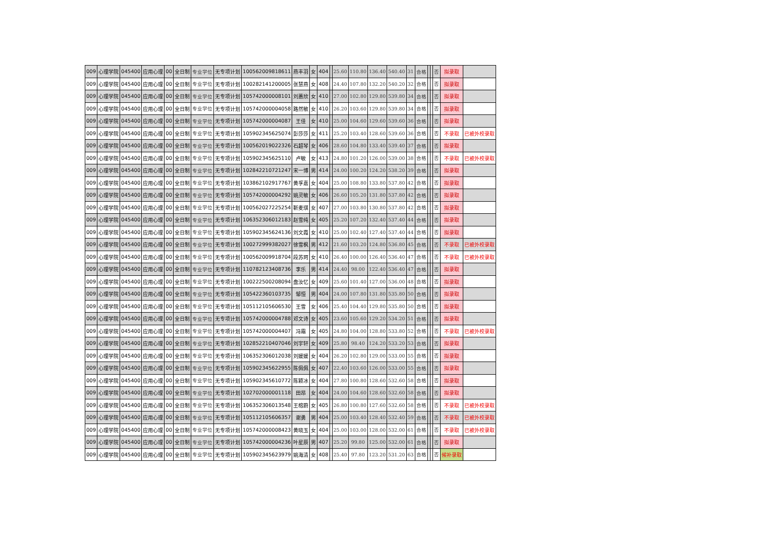| 009 | 心理学院 | 045400 | 应用心理 | 00 | 全日制 | 专业学位 | 无专项计划 | 100562009818611 | 燕丰羽 | 女 | 404 | | 25.60 | 110.80 | 136.40 | 540.40 | 31 | 合格 | | | 否 | 拟录取 | |
| 009 | 心理学院 | 045400 | 应用心理 | 00 | 全日制 | 专业学位 | 无专项计划 | 100282141200005 | 张慧燕 | 女 | 408 | | 24.40 | 107.80 | 132.20 | 540.20 | 32 | 合格 | | | 否 | 拟录取 | |
| 009 | 心理学院 | 045400 | 应用心理 | 00 | 全日制 | 专业学位 | 无专项计划 | 105742000008101 | 刘蕙欣 | 女 | 410 | | 27.00 | 102.80 | 129.80 | 539.80 | 34 | 合格 | | | 否 | 拟录取 | |
| 009 | 心理学院 | 045400 | 应用心理 | 00 | 全日制 | 专业学位 | 无专项计划 | 105742000004058 | 路然敏 | 女 | 410 | | 26.20 | 103.60 | 129.80 | 539.80 | 34 | 合格 | | | 否 | 拟录取 | |
| 009 | 心理学院 | 045400 | 应用心理 | 00 | 全日制 | 专业学位 | 无专项计划 | 105742000004087 | 王佳 | 女 | 410 | | 25.00 | 104.60 | 129.60 | 539.60 | 36 | 合格 | | | 否 | 拟录取 | |
| 009 | 心理学院 | 045400 | 应用心理 | 00 | 全日制 | 专业学位 | 无专项计划 | 105902345625074 | 彭莎莎 | 女 | 411 | | 25.20 | 103.40 | 128.60 | 539.60 | 36 | 合格 | | | 否 | 不录取 | 已被外校录取 |
| 009 | 心理学院 | 045400 | 应用心理 | 00 | 全日制 | 专业学位 | 无专项计划 | 100562019022326 | 石超琴 | 女 | 406 | | 28.60 | 104.80 | 133.40 | 539.40 | 37 | 合格 | | | 否 | 拟录取 | |
| 009 | 心理学院 | 045400 | 应用心理 | 00 | 全日制 | 专业学位 | 无专项计划 | 105902345625110 | 卢敏 | 女 | 413 | | 24.80 | 101.20 | 126.00 | 539.00 | 38 | 合格 | | | 否 | 不录取 | 已被外校录取 |
| 009 | 心理学院 | 045400 | 应用心理 | 00 | 全日制 | 专业学位 | 无专项计划 | 102842210721247 | 宋一博 | 男 | 414 | | 24.00 | 100.20 | 124.20 | 538.20 | 39 | 合格 | | | 否 | 拟录取 | |
| 009 | 心理学院 | 045400 | 应用心理 | 00 | 全日制 | 专业学位 | 无专项计划 | 103862102917767 | 黄孚嘉 | 女 | 404 | | 25.00 | 108.80 | 133.80 | 537.80 | 42 | 合格 | | | 否 | 拟录取 | |
| 009 | 心理学院 | 045400 | 应用心理 | 00 | 全日制 | 专业学位 | 无专项计划 | 105742000004292 | 姚灵敏 | 女 | 406 | | 26.60 | 105.20 | 131.80 | 537.80 | 42 | 合格 | | | 否 | 拟录取 | |
| 009 | 心理学院 | 045400 | 应用心理 | 00 | 全日制 | 专业学位 | 无专项计划 | 100562027225254 | 靳麦琪 | 女 | 407 | | 27.00 | 103.80 | 130.80 | 537.80 | 42 | 合格 | | | 否 | 拟录取 | |
| 009 | 心理学院 | 045400 | 应用心理 | 00 | 全日制 | 专业学位 | 无专项计划 | 106352306012183 | 赵雪纯 | 女 | 405 | | 25.20 | 107.20 | 132.40 | 537.40 | 44 | 合格 | | | 否 | 拟录取 | |
| 009 | 心理学院 | 045400 | 应用心理 | 00 | 全日制 | 专业学位 | 无专项计划 | 105902345624136 | 刘文霞 | 女 | 410 | | 25.00 | 102.40 | 127.40 | 537.40 | 44 | 合格 | | | 否 | 拟录取 | |
| 009 | 心理学院 | 045400 | 应用心理 | 00 | 全日制 | 专业学位 | 无专项计划 | 100272999382027 | 徐雪枫 | 男 | 412 | | 21.60 | 103.20 | 124.80 | 536.80 | 45 | 合格 | | | 否 | 不录取 | 已被外校录取 |
| 009 | 心理学院 | 045400 | 应用心理 | 00 | 全日制 | 专业学位 | 无专项计划 | 100562009918704 | 段苏珂 | 女 | 410 | | 26.40 | 100.00 | 126.40 | 536.40 | 47 | 合格 | | | 否 | 不录取 | 已被外校录取 |
| 009 | 心理学院 | 045400 | 应用心理 | 00 | 全日制 | 专业学位 | 无专项计划 | 110782123408736 | 李乐 | 男 | 414 | | 24.40 | 98.00 | 122.40 | 536.40 | 47 | 合格 | | | 否 | 拟录取 | |
| 009 | 心理学院 | 045400 | 应用心理 | 00 | 全日制 | 专业学位 | 无专项计划 | 100222500208094 | 盘汝忆 | 女 | 409 | | 25.60 | 101.40 | 127.00 | 536.00 | 48 | 合格 | | | 否 | 拟录取 | |
| 009 | 心理学院 | 045400 | 应用心理 | 00 | 全日制 | 专业学位 | 无专项计划 | 105422360103735 | 邹恒 | 男 | 404 | | 24.00 | 107.80 | 131.80 | 535.80 | 50 | 合格 | | | 否 | 拟录取 | |
| 009 | 心理学院 | 045400 | 应用心理 | 00 | 全日制 | 专业学位 | 无专项计划 | 105112105606530 | 王雪 | 女 | 406 | | 25.40 | 104.40 | 129.80 | 535.80 | 50 | 合格 | | | 否 | 拟录取 | |
| 009 | 心理学院 | 045400 | 应用心理 | 00 | 全日制 | 专业学位 | 无专项计划 | 105742000004788 | 邓文诗 | 女 | 405 | | 23.60 | 105.60 | 129.20 | 534.20 | 51 | 合格 | | | 否 | 拟录取 | |
| 009 | 心理学院 | 045400 | 应用心理 | 00 | 全日制 | 专业学位 | 无专项计划 | 105742000004407 | 冯霜 | 女 | 405 | | 24.80 | 104.00 | 128.80 | 533.80 | 52 | 合格 | | | 否 | 不录取 | 已被外校录取 |
| 009 | 心理学院 | 045400 | 应用心理 | 00 | 全日制 | 专业学位 | 无专项计划 | 102852210407046 | 刘宇轩 | 女 | 409 | | 25.80 | 98.40 | 124.20 | 533.20 | 53 | 合格 | | | 否 | 拟录取 | |
| 009 | 心理学院 | 045400 | 应用心理 | 00 | 全日制 | 专业学位 | 无专项计划 | 106352306012038 | 刘媛媛 | 女 | 404 | | 26.20 | 102.80 | 129.00 | 533.00 | 55 | 合格 | | | 否 | 拟录取 | |
| 009 | 心理学院 | 045400 | 应用心理 | 00 | 全日制 | 专业学位 | 无专项计划 | 105902345622955 | 陈佩佩 | 女 | 407 | | 22.40 | 103.60 | 126.00 | 533.00 | 55 | 合格 | | | 否 | 拟录取 | |
| 009 | 心理学院 | 045400 | 应用心理 | 00 | 全日制 | 专业学位 | 无专项计划 | 105902345610772 | 陈颖冰 | 女 | 404 | | 27.80 | 100.80 | 128.60 | 532.60 | 58 | 合格 | | | 否 | 拟录取 | |
| 009 | 心理学院 | 045400 | 应用心理 | 00 | 全日制 | 专业学位 | 无专项计划 | 102702000001118 | 田昂 | 女 | 404 | | 24.00 | 104.60 | 128.60 | 532.60 | 58 | 合格 | | | 否 | 拟录取 | |
| 009 | 心理学院 | 045400 | 应用心理 | 00 | 全日制 | 专业学位 | 无专项计划 | 106352306013548 | 王榕蔚 | 女 | 405 | | 26.80 | 100.80 | 127.60 | 532.60 | 58 | 合格 | | | 否 | 不录取 | 已被外校录取 |
| 009 | 心理学院 | 045400 | 应用心理 | 00 | 全日制 | 专业学位 | 无专项计划 | 105112105606357 | 谢勇 | 男 | 404 | | 25.00 | 103.40 | 128.40 | 532.40 | 59 | 合格 | | | 否 | 不录取 | 已被外校录取 |
| 009 | 心理学院 | 045400 | 应用心理 | 00 | 全日制 | 专业学位 | 无专项计划 | 105742000008423 | 黄晓玉 | 女 | 404 | | 25.00 | 103.00 | 128.00 | 532.00 | 61 | 合格 | | | 否 | 不录取 | 已被外校录取 |
| 009 | 心理学院 | 045400 | 应用心理 | 00 | 全日制 | 专业学位 | 无专项计划 | 105742000004236 | 叶星辰 | 男 | 407 | | 25.20 | 99.80 | 125.00 | 532.00 | 61 | 合格 | | | 否 | 拟录取 | |
| 009 | 心理学院 | 045400 | 应用心理 | 00 | 全日制 | 专业学位 | 无专项计划 | 105902345623979 | 姚海清 | 女 | 408 | | 25.40 | 97.80 | 123.20 | 531.20 | 63 | 合格 | | | 否 | 候补录取 | |